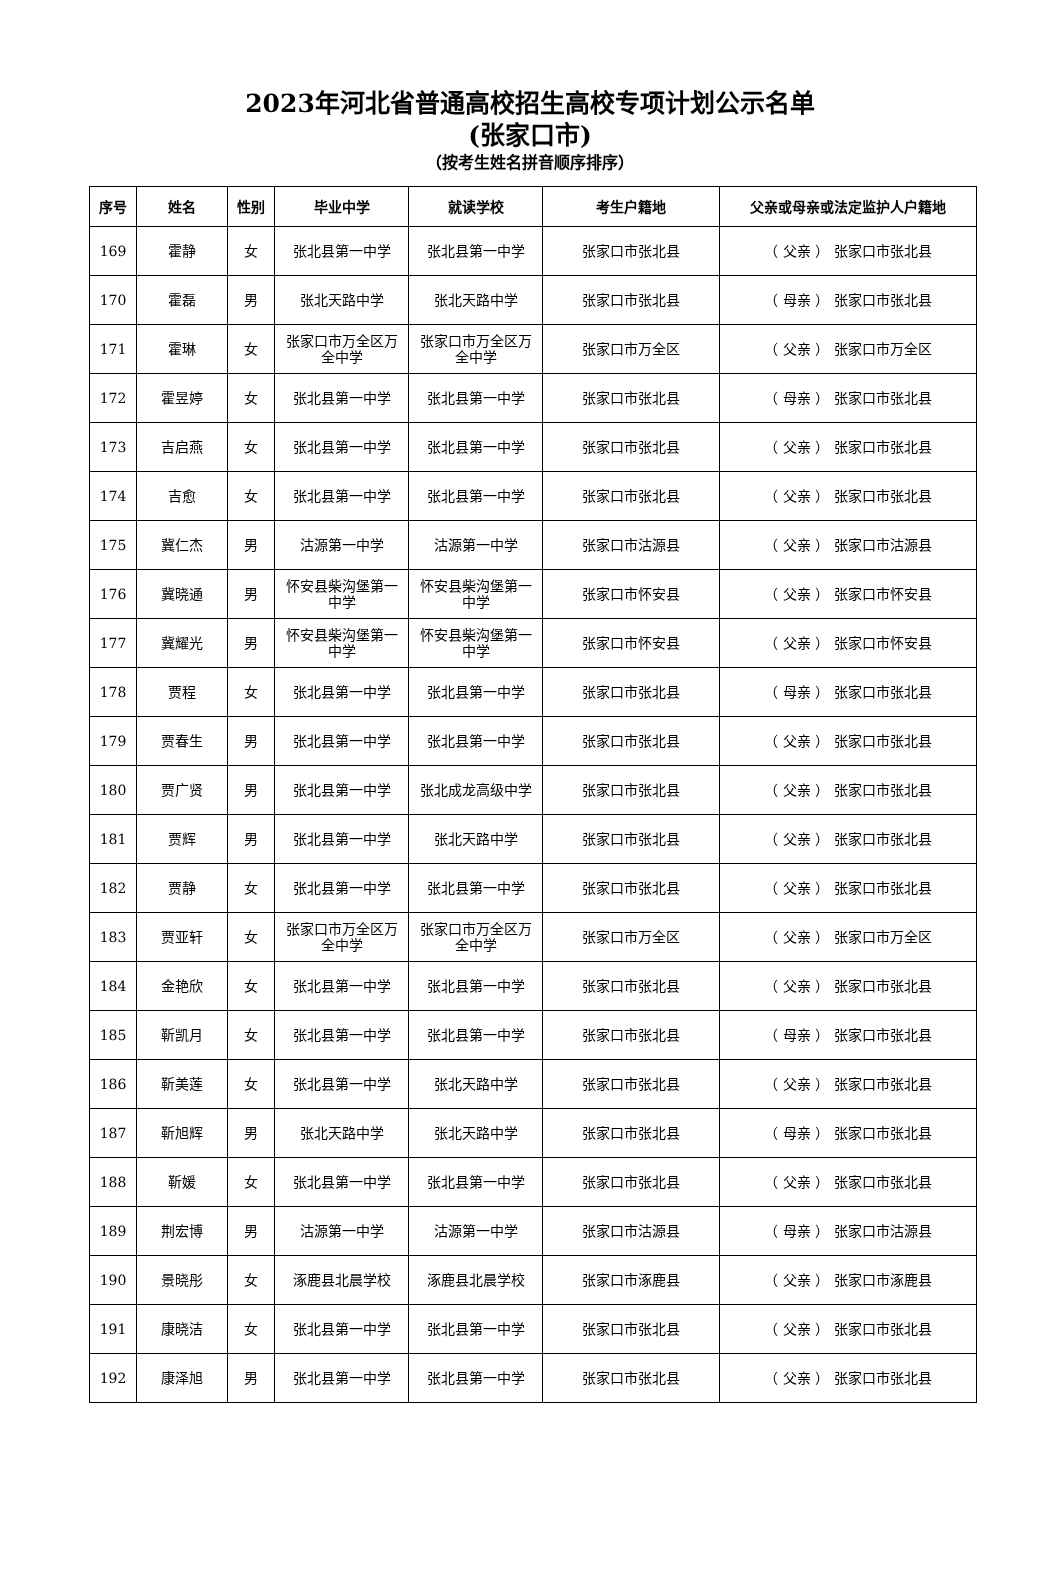2023年河北省普通高校招生高校专项计划公示名单
(张家口市)
（按考生姓名拼音顺序排序）
| 序号 | 姓名 | 性别 | 毕业中学 | 就读学校 | 考生户籍地 | 父亲或母亲或法定监护人户籍地 |
| --- | --- | --- | --- | --- | --- | --- |
| 169 | 霍静 | 女 | 张北县第一中学 | 张北县第一中学 | 张家口市张北县 | （ 父亲 ） 张家口市张北县 |
| 170 | 霍磊 | 男 | 张北天路中学 | 张北天路中学 | 张家口市张北县 | （ 母亲 ） 张家口市张北县 |
| 171 | 霍琳 | 女 | 张家口市万全区万全中学 | 张家口市万全区万全中学 | 张家口市万全区 | （ 父亲 ） 张家口市万全区 |
| 172 | 霍昱婷 | 女 | 张北县第一中学 | 张北县第一中学 | 张家口市张北县 | （ 母亲 ） 张家口市张北县 |
| 173 | 吉启燕 | 女 | 张北县第一中学 | 张北县第一中学 | 张家口市张北县 | （ 父亲 ） 张家口市张北县 |
| 174 | 吉愈 | 女 | 张北县第一中学 | 张北县第一中学 | 张家口市张北县 | （ 父亲 ） 张家口市张北县 |
| 175 | 冀仁杰 | 男 | 沽源第一中学 | 沽源第一中学 | 张家口市沽源县 | （ 父亲 ） 张家口市沽源县 |
| 176 | 冀晓通 | 男 | 怀安县柴沟堡第一中学 | 怀安县柴沟堡第一中学 | 张家口市怀安县 | （ 父亲 ） 张家口市怀安县 |
| 177 | 冀耀光 | 男 | 怀安县柴沟堡第一中学 | 怀安县柴沟堡第一中学 | 张家口市怀安县 | （ 父亲 ） 张家口市怀安县 |
| 178 | 贾程 | 女 | 张北县第一中学 | 张北县第一中学 | 张家口市张北县 | （ 母亲 ） 张家口市张北县 |
| 179 | 贾春生 | 男 | 张北县第一中学 | 张北县第一中学 | 张家口市张北县 | （ 父亲 ） 张家口市张北县 |
| 180 | 贾广贤 | 男 | 张北县第一中学 | 张北成龙高级中学 | 张家口市张北县 | （ 父亲 ） 张家口市张北县 |
| 181 | 贾辉 | 男 | 张北县第一中学 | 张北天路中学 | 张家口市张北县 | （ 父亲 ） 张家口市张北县 |
| 182 | 贾静 | 女 | 张北县第一中学 | 张北县第一中学 | 张家口市张北县 | （ 父亲 ） 张家口市张北县 |
| 183 | 贾亚轩 | 女 | 张家口市万全区万全中学 | 张家口市万全区万全中学 | 张家口市万全区 | （ 父亲 ） 张家口市万全区 |
| 184 | 金艳欣 | 女 | 张北县第一中学 | 张北县第一中学 | 张家口市张北县 | （ 父亲 ） 张家口市张北县 |
| 185 | 靳凯月 | 女 | 张北县第一中学 | 张北县第一中学 | 张家口市张北县 | （ 母亲 ） 张家口市张北县 |
| 186 | 靳美莲 | 女 | 张北县第一中学 | 张北天路中学 | 张家口市张北县 | （ 父亲 ） 张家口市张北县 |
| 187 | 靳旭辉 | 男 | 张北天路中学 | 张北天路中学 | 张家口市张北县 | （ 母亲 ） 张家口市张北县 |
| 188 | 靳媛 | 女 | 张北县第一中学 | 张北县第一中学 | 张家口市张北县 | （ 父亲 ） 张家口市张北县 |
| 189 | 荆宏博 | 男 | 沽源第一中学 | 沽源第一中学 | 张家口市沽源县 | （ 母亲 ） 张家口市沽源县 |
| 190 | 景晓彤 | 女 | 涿鹿县北晨学校 | 涿鹿县北晨学校 | 张家口市涿鹿县 | （ 父亲 ） 张家口市涿鹿县 |
| 191 | 康晓洁 | 女 | 张北县第一中学 | 张北县第一中学 | 张家口市张北县 | （ 父亲 ） 张家口市张北县 |
| 192 | 康泽旭 | 男 | 张北县第一中学 | 张北县第一中学 | 张家口市张北县 | （ 父亲 ） 张家口市张北县 |